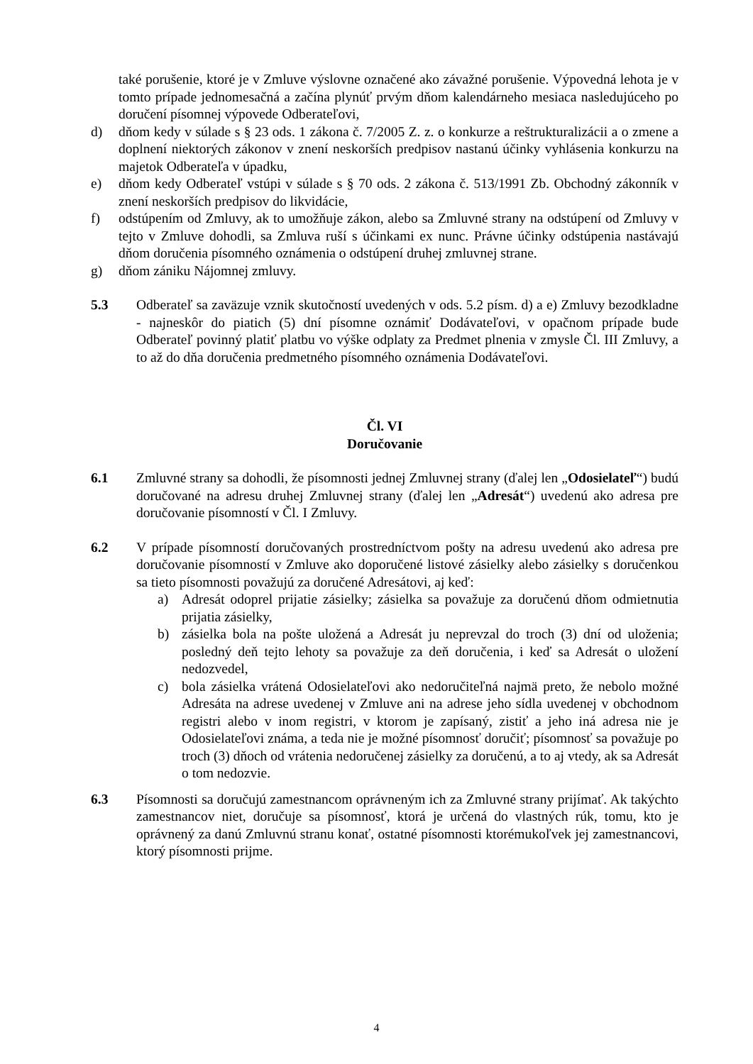také porušenie, ktoré je v Zmluve výslovne označené ako závažné porušenie. Výpovedná lehota je v tomto prípade jednomesačná a začína plynúť prvým dňom kalendárneho mesiaca nasledujúceho po doručení písomnej výpovede Odberateľovi,
d) dňom kedy v súlade s § 23 ods. 1 zákona č. 7/2005 Z. z. o konkurze a reštrukturalizácii a o zmene a doplnení niektorých zákonov v znení neskorších predpisov nastanú účinky vyhlásenia konkurzu na majetok Odberateľa v úpadku,
e) dňom kedy Odberateľ vstúpi v súlade s § 70 ods. 2 zákona č. 513/1991 Zb. Obchodný zákonník v znení neskorších predpisov do likvidácie,
f) odstúpením od Zmluvy, ak to umožňuje zákon, alebo sa Zmluvné strany na odstúpení od Zmluvy v tejto v Zmluve dohodli, sa Zmluva ruší s účinkami ex nunc. Právne účinky odstúpenia nastávajú dňom doručenia písomného oznámenia o odstúpení druhej zmluvnej strane.
g) dňom zániku Nájomnej zmluvy.
5.3 Odberateľ sa zaväzuje vznik skutočností uvedených v ods. 5.2 písm. d) a e) Zmluvy bezodkladne - najneskôr do piatich (5) dní písomne oznámiť Dodávateľovi, v opačnom prípade bude Odberateľ povinný platiť platbu vo výške odplaty za Predmet plnenia v zmysle Čl. III Zmluvy, a to až do dňa doručenia predmetného písomného oznámenia Dodávateľovi.
Čl. VI
Doručovanie
6.1 Zmluvné strany sa dohodli, že písomnosti jednej Zmluvnej strany (ďalej len „Odosielateľ“) budú doručované na adresu druhej Zmluvnej strany (ďalej len „Adresát“) uvedenú ako adresa pre doručovanie písomností v Čl. I Zmluvy.
6.2 V prípade písomností doručovaných prostredníctvom pošty na adresu uvedenú ako adresa pre doručovanie písomností v Zmluve ako doporučené listové zásielky alebo zásielky s doručenkou sa tieto písomnosti považujú za doručené Adresátovi, aj keď:
a) Adresát odoprel prijatie zásielky; zásielka sa považuje za doručenú dňom odmietnutia prijatia zásielky,
b) zásielka bola na pošte uložená a Adresát ju neprevzal do troch (3) dní od uloženia; posledný deň tejto lehoty sa považuje za deň doručenia, i keď sa Adresát o uložení nedozvedel,
c) bola zásielka vrátená Odosielateľovi ako nedoručiteľná najmä preto, že nebolo možné Adresáta na adrese uvedenej v Zmluve ani na adrese jeho sídla uvedenej v obchodnom registri alebo v inom registri, v ktorom je zapísaný, zistiť a jeho iná adresa nie je Odosielateľovi známa, a teda nie je možné písomnosť doručiť; písomnosť sa považuje po troch (3) dňoch od vrátenia nedoručenej zásielky za doručenú, a to aj vtedy, ak sa Adresát o tom nedozvie.
6.3 Písomnosti sa doručujú zamestnancom oprávneným ich za Zmluvné strany prijímať. Ak takýchto zamestnancov niet, doručuje sa písomnosť, ktorá je určená do vlastných rúk, tomu, kto je oprávnený za danú Zmluvnú stranu konať, ostatné písomnosti ktorémukoľvek jej zamestnancovi, ktorý písomnosti prijme.
4